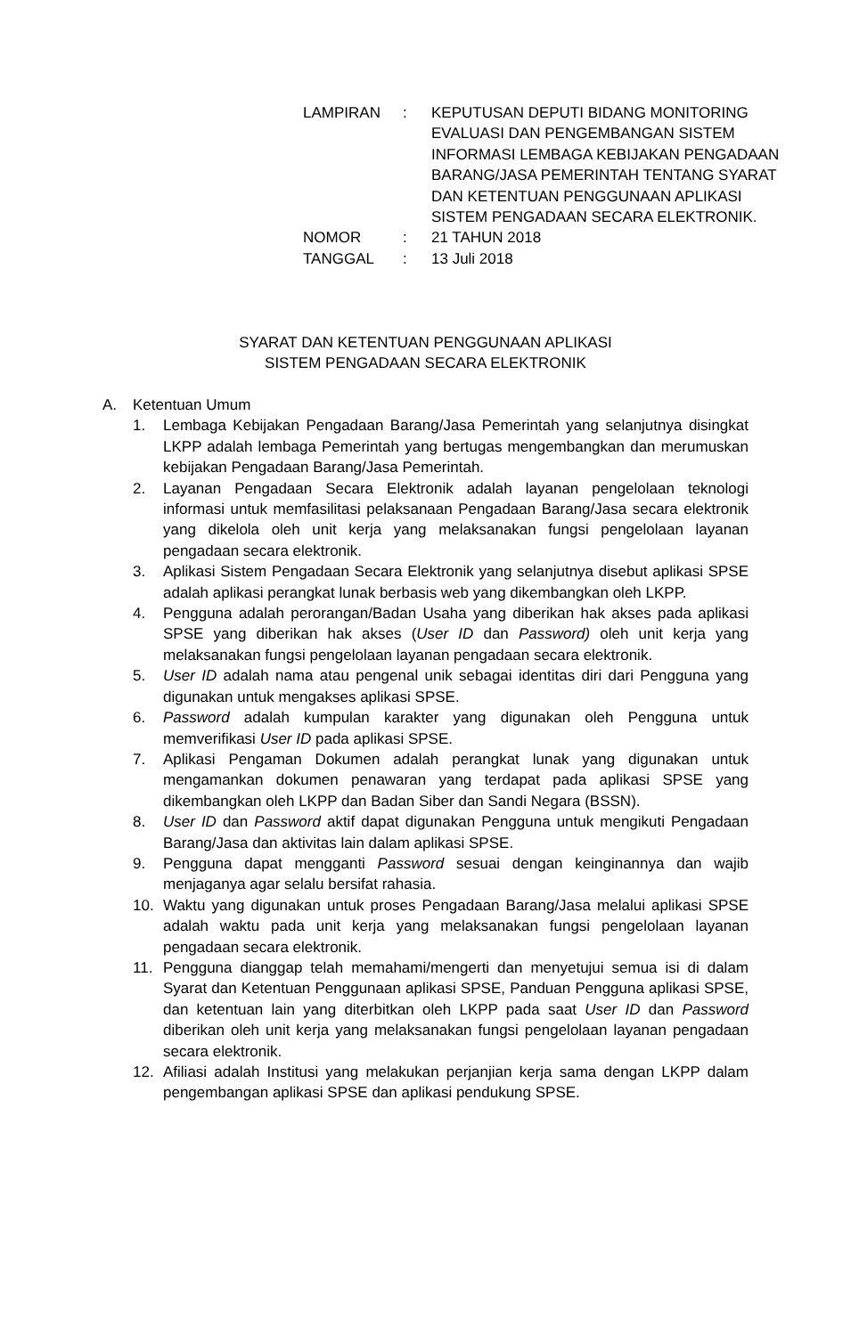LAMPIRAN : KEPUTUSAN DEPUTI BIDANG MONITORING EVALUASI DAN PENGEMBANGAN SISTEM INFORMASI LEMBAGA KEBIJAKAN PENGADAAN BARANG/JASA PEMERINTAH TENTANG SYARAT DAN KETENTUAN PENGGUNAAN APLIKASI SISTEM PENGADAAN SECARA ELEKTRONIK.
NOMOR : 21 TAHUN 2018
TANGGAL : 13 Juli 2018
SYARAT DAN KETENTUAN PENGGUNAAN APLIKASI
SISTEM PENGADAAN SECARA ELEKTRONIK
A. Ketentuan Umum
1. Lembaga Kebijakan Pengadaan Barang/Jasa Pemerintah yang selanjutnya disingkat LKPP adalah lembaga Pemerintah yang bertugas mengembangkan dan merumuskan kebijakan Pengadaan Barang/Jasa Pemerintah.
2. Layanan Pengadaan Secara Elektronik adalah layanan pengelolaan teknologi informasi untuk memfasilitasi pelaksanaan Pengadaan Barang/Jasa secara elektronik yang dikelola oleh unit kerja yang melaksanakan fungsi pengelolaan layanan pengadaan secara elektronik.
3. Aplikasi Sistem Pengadaan Secara Elektronik yang selanjutnya disebut aplikasi SPSE adalah aplikasi perangkat lunak berbasis web yang dikembangkan oleh LKPP.
4. Pengguna adalah perorangan/Badan Usaha yang diberikan hak akses pada aplikasi SPSE yang diberikan hak akses (User ID dan Password) oleh unit kerja yang melaksanakan fungsi pengelolaan layanan pengadaan secara elektronik.
5. User ID adalah nama atau pengenal unik sebagai identitas diri dari Pengguna yang digunakan untuk mengakses aplikasi SPSE.
6. Password adalah kumpulan karakter yang digunakan oleh Pengguna untuk memverifikasi User ID pada aplikasi SPSE.
7. Aplikasi Pengaman Dokumen adalah perangkat lunak yang digunakan untuk mengamankan dokumen penawaran yang terdapat pada aplikasi SPSE yang dikembangkan oleh LKPP dan Badan Siber dan Sandi Negara (BSSN).
8. User ID dan Password aktif dapat digunakan Pengguna untuk mengikuti Pengadaan Barang/Jasa dan aktivitas lain dalam aplikasi SPSE.
9. Pengguna dapat mengganti Password sesuai dengan keinginannya dan wajib menjaganya agar selalu bersifat rahasia.
10. Waktu yang digunakan untuk proses Pengadaan Barang/Jasa melalui aplikasi SPSE adalah waktu pada unit kerja yang melaksanakan fungsi pengelolaan layanan pengadaan secara elektronik.
11. Pengguna dianggap telah memahami/mengerti dan menyetujui semua isi di dalam Syarat dan Ketentuan Penggunaan aplikasi SPSE, Panduan Pengguna aplikasi SPSE, dan ketentuan lain yang diterbitkan oleh LKPP pada saat User ID dan Password diberikan oleh unit kerja yang melaksanakan fungsi pengelolaan layanan pengadaan secara elektronik.
12. Afiliasi adalah Institusi yang melakukan perjanjian kerja sama dengan LKPP dalam pengembangan aplikasi SPSE dan aplikasi pendukung SPSE.